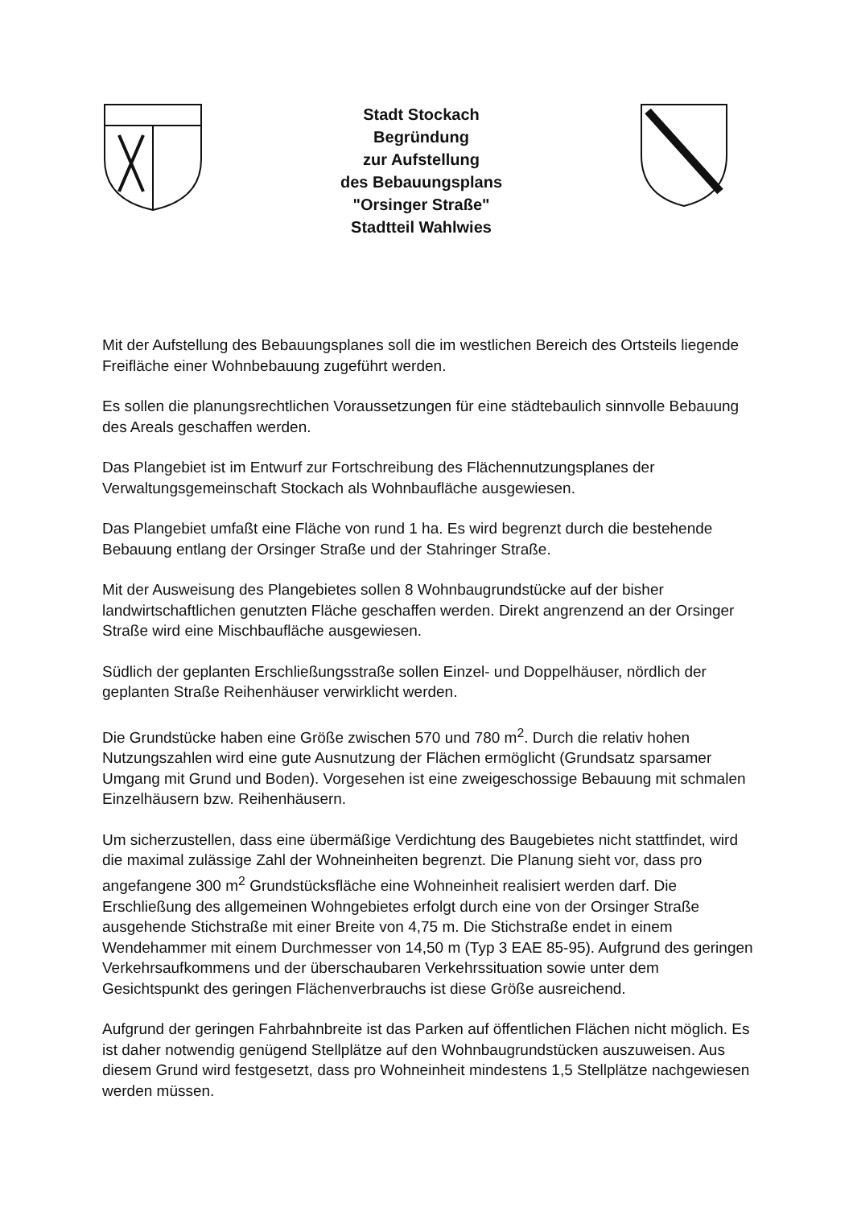Stadt Stockach
Begründung
zur Aufstellung
des Bebauungsplans
"Orsinger Straße"
Stadtteil Wahlwies
Mit der Aufstellung des Bebauungsplanes soll die im westlichen Bereich des Ortsteils liegende Freifläche einer Wohnbebauung zugeführt werden.
Es sollen die planungsrechtlichen Voraussetzungen für eine städtebaulich sinnvolle Bebauung des Areals geschaffen werden.
Das Plangebiet ist im Entwurf zur Fortschreibung des Flächennutzungsplanes der Verwaltungsgemeinschaft Stockach als Wohnbaufläche ausgewiesen.
Das Plangebiet umfaßt eine Fläche von rund 1 ha. Es wird begrenzt durch die bestehende Bebauung entlang der Orsinger Straße und der Stahringer Straße.
Mit der Ausweisung des Plangebietes sollen 8 Wohnbaugrundstücke auf der bisher landwirtschaftlichen genutzten Fläche geschaffen werden. Direkt angrenzend an der Orsinger Straße wird eine Mischbaufläche ausgewiesen.
Südlich der geplanten Erschließungsstraße sollen Einzel- und Doppelhäuser, nördlich der geplanten Straße Reihenhäuser verwirklicht werden.
Die Grundstücke haben eine Größe zwischen 570 und 780 m<sup>2</sup>. Durch die relativ hohen Nutzungszahlen wird eine gute Ausnutzung der Flächen ermöglicht (Grundsatz sparsamer Umgang mit Grund und Boden). Vorgesehen ist eine zweigeschossige Bebauung mit schmalen Einzelhäusern bzw. Reihenhäusern.
Um sicherzustellen, dass eine übermäßige Verdichtung des Baugebietes nicht stattfindet, wird die maximal zulässige Zahl der Wohneinheiten begrenzt. Die Planung sieht vor, dass pro angefangene 300 m<sup>2</sup> Grundstücksfläche eine Wohneinheit realisiert werden darf. Die Erschließung des allgemeinen Wohngebietes erfolgt durch eine von der Orsinger Straße ausgehende Stichstraße mit einer Breite von 4,75 m. Die Stichstraße endet in einem Wendehammer mit einem Durchmesser von 14,50 m (Typ 3 EAE 85-95). Aufgrund des geringen Verkehrsaufkommens und der überschaubaren Verkehrssituation sowie unter dem Gesichtspunkt des geringen Flächenverbrauchs ist diese Größe ausreichend.
Aufgrund der geringen Fahrbahnbreite ist das Parken auf öffentlichen Flächen nicht möglich. Es ist daher notwendig genügend Stellplätze auf den Wohnbaugrundstücken auszuweisen. Aus diesem Grund wird festgesetzt, dass pro Wohneinheit mindestens 1,5 Stellplätze nachgewiesen werden müssen.